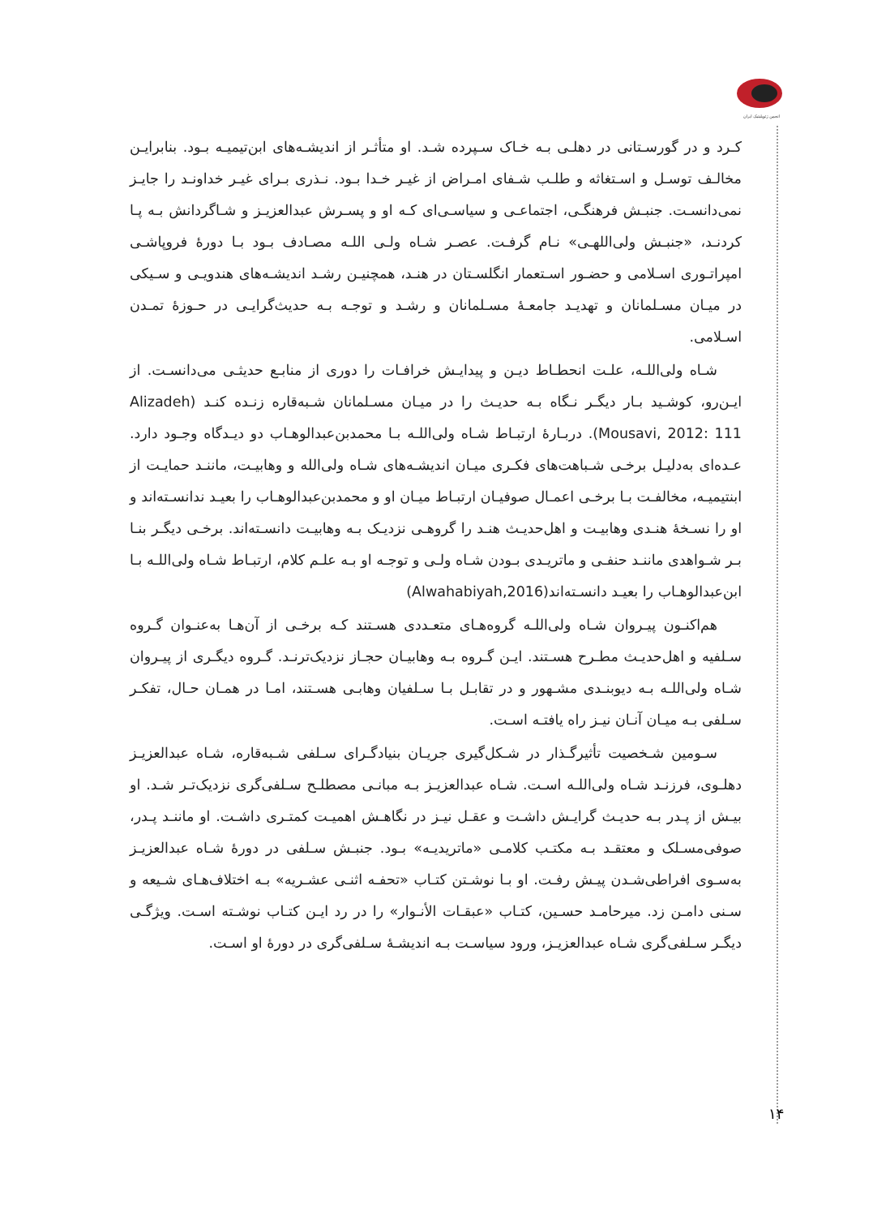انجمن ژئوپلیتیک ایران
کـرد و در گورسـتانی در دهلـی بـه خـاک سـپرده شـد. او متأثـر از اندیشـه‌های ابن‌تیمیـه بـود. بنابرایـن مخالـف توسـل و اسـتغاثه و طلـب شـفای امـراض از غیـر خـدا بـود. نـذری بـرای غیـر خداونـد را جایـز نمی‌دانسـت. جنبـش فرهنگـی، اجتماعـی و سیاسـی‌ای کـه او و پسـرش عبدالعزیـز و شـاگردانش بـه پـا کردنـد، «جنبـش ولی‌اللهـی» نـام گرفـت. عصـر شـاه ولـی اللـه مصـادف بـود بـا دورهٔ فروپاشـی امپراتـوری اسـلامی و حضـور اسـتعمار انگلسـتان در هنـد، همچنیـن رشـد اندیشـه‌های هندویـی و سـیکی در میـان مسـلمانان و تهدیـد جامعـهٔ مسـلمانان و رشـد و توجـه بـه حدیث‌گرایـی در حـوزهٔ تمـدن اسـلامی.
شـاه ولی‌اللـه، علـت انحطـاط دیـن و پیدایـش خرافـات را دوری از منابـع حدیثـی می‌دانسـت. از ایـن‌رو، کوشـید بـار دیگـر نـگاه بـه حدیـث را در میـان مسـلمانان شـبه‌قاره زنـده کنـد (Alizadeh Mousavi, 2012: 111). دربـارهٔ ارتبـاط شـاه ولی‌اللـه بـا محمدبن‌عبدالوهـاب دو دیـدگاه وجـود دارد. عـده‌ای به‌دلیـل برخـی شـباهت‌های فکـری میـان اندیشـه‌های شـاه ولی‌الله و وهابیـت، ماننـد حمایـت از ابنتیمیـه، مخالفـت بـا برخـی اعمـال صوفیـان ارتبـاط میـان او و محمدبن‌عبدالوهـاب را بعیـد ندانسـته‌اند و او را نسـخهٔ هنـدی وهابیـت و اهل‌حدیـث هنـد را گروهـی نزدیـک بـه وهابیـت دانسـته‌اند. برخـی دیگـر بنـا بـر شـواهدی ماننـد حنفـی و ماتریـدی بـودن شـاه ولـی و توجـه او بـه علـم کلام، ارتبـاط شـاه ولی‌اللـه بـا ابن‌عبدالوهـاب را بعیـد دانسـته‌اند(Alwahabiyah,2016)
هم‌اکنـون پیـروان شـاه ولی‌اللـه گروه‌هـای متعـددی هسـتند کـه برخـی از آن‌هـا به‌عنـوان گـروه سـلفیه و اهل‌حدیـث مطـرح هسـتند. ایـن گـروه بـه وهابیـان حجـاز نزدیک‌ترنـد. گـروه دیگـری از پیـروان شـاه ولی‌اللـه بـه دیوبنـدی مشـهور و در تقابـل بـا سـلفیان وهابـی هسـتند، امـا در همـان حـال، تفکـر سـلفی بـه میـان آنـان نیـز راه یافتـه اسـت.
سـومین شـخصیت تأثیرگـذار در شـکل‌گیری جریـان بنیادگـرای سـلفی شـبه‌قاره، شـاه عبدالعزیـز دهلـوی، فرزنـد شـاه ولی‌اللـه اسـت. شـاه عبدالعزیـز بـه مبانـی مصطلـح سـلفی‌گری نزدیک‌تـر شـد. او بیـش از پـدر بـه حدیـث گرایـش داشـت و عقـل نیـز در نگاهـش اهمیـت کمتـری داشـت. او ماننـد پـدر، صوفی‌مسـلک و معتقـد بـه مکتـب کلامـی «ماتریدیـه» بـود. جنبـش سـلفی در دورهٔ شـاه عبدالعزیـز به‌سـوی افراطی‌شـدن پیـش رفـت. او بـا نوشـتن کتـاب «تحفـه اثنـی عشـریه» بـه اختلاف‌هـای شـیعه و سـنی دامـن زد. میرحامـد حسـین، کتـاب «عبقـات الأنـوار» را در رد ایـن کتـاب نوشـته اسـت. ویژگـی دیگـر سـلفی‌گری شـاه عبدالعزیـز، ورود سیاسـت بـه اندیشـهٔ سـلفی‌گری در دورهٔ او اسـت.
۱۴